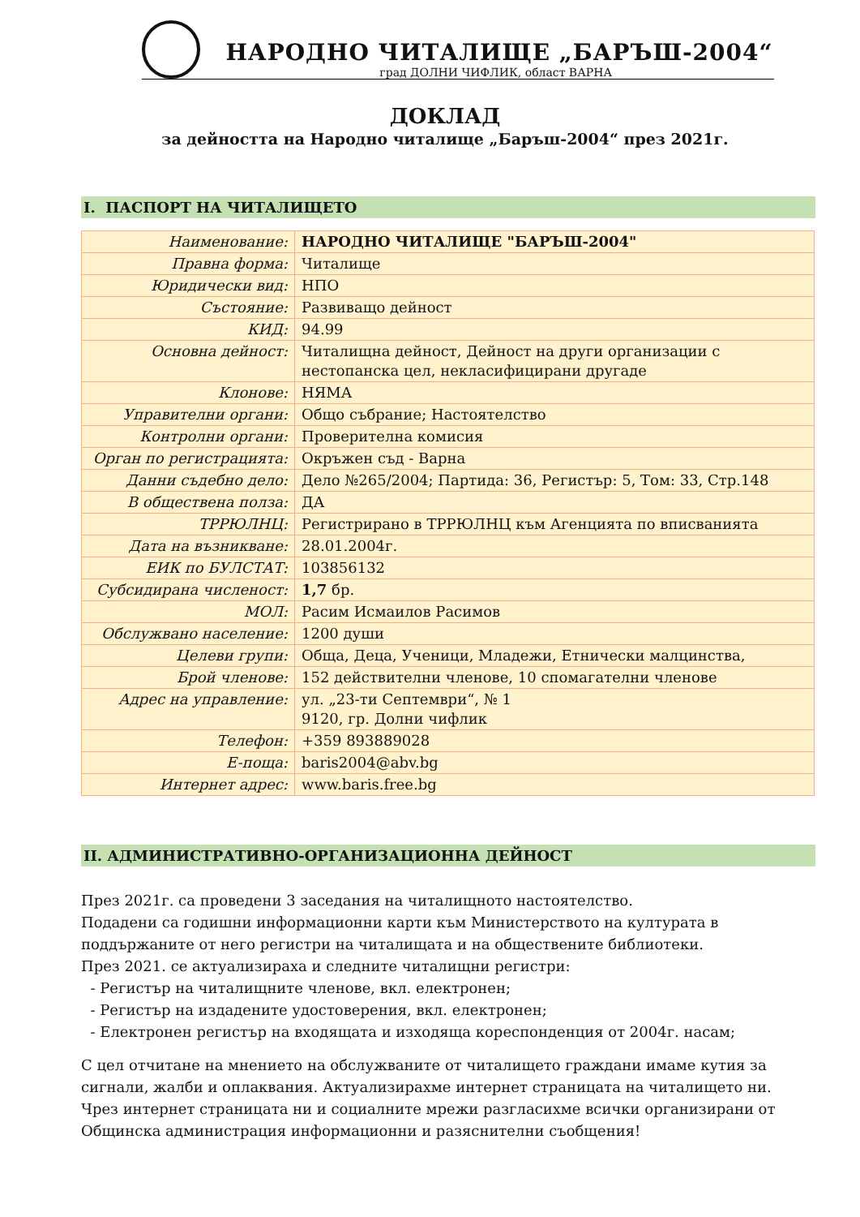НАРОДНО ЧИТАЛИЩЕ „БАРЪШ-2004“
град ДОЛНИ ЧИФЛИК, област ВАРНА
ДОКЛАД
за дейността на Народно читалище „Баръш-2004“ през 2021г.
I. ПАСПОРТ НА ЧИТАЛИЩЕТО
| Наименование: | НАРОДНО ЧИТАЛИЩЕ "БАРЪШ-2004" |
| Правна форма: | Читалище |
| Юридически вид: | НПО |
| Състояние: | Развиващо дейност |
| КИД: | 94.99 |
| Основна дейност: | Читалищна дейност, Дейност на други организации с нестопанска цел, некласифицирани другаде |
| Клонове: | НЯМА |
| Управителни органи: | Общо събрание; Настоятелство |
| Контролни органи: | Проверителна комисия |
| Орган по регистрацията: | Окръжен съд - Варна |
| Данни съдебно дело: | Дело №265/2004; Партида: 36, Регистър: 5, Том: 33, Стр.148 |
| В обществена полза: | ДА |
| ТРРЮЛНЦ: | Регистрирано в ТРРЮЛНЦ към Агенцията по вписванията |
| Дата на възникване: | 28.01.2004г. |
| ЕИК по БУЛСТАТ: | 103856132 |
| Субсидирана численост: | 1,7 бр. |
| МОЛ: | Расим Исмаилов Расимов |
| Обслужвано население: | 1200 души |
| Целеви групи: | Обща, Деца, Ученици, Младежи, Етнически малцинства, |
| Брой членове: | 152 действителни членове, 10 спомагателни членове |
| Адрес на управление: | ул. „23-ти Септември“, № 1 9120, гр. Долни чифлик |
| Телефон: | +359 893889028 |
| E-поща: | baris2004@abv.bg |
| Интернет адрес: | www.baris.free.bg |
II. АДМИНИСТРАТИВНО-ОРГАНИЗАЦИОННА ДЕЙНОСТ
През 2021г. са проведени 3 заседания на читалищното настоятелство.
Подадени са годишни информационни карти към Министерството на културата в поддържаните от него регистри на читалищата и на обществените библиотеки.
През 2021. се актуализираха и следните читалищни регистри:
- Регистър на читалищните членове, вкл. електронен;
- Регистър на издадените удостоверения, вкл. електронен;
- Електронен регистър на входящата и изходяща кореспонденция от 2004г. насам;
С цел отчитане на мнението на обслужваните от читалището граждани имаме кутия за сигнали, жалби и оплаквания. Актуализирахме интернет страницата на читалището ни. Чрез интернет страницата ни и социалните мрежи разгласихме всички организирани от Общинска администрация информационни и разяснителни съобщения!